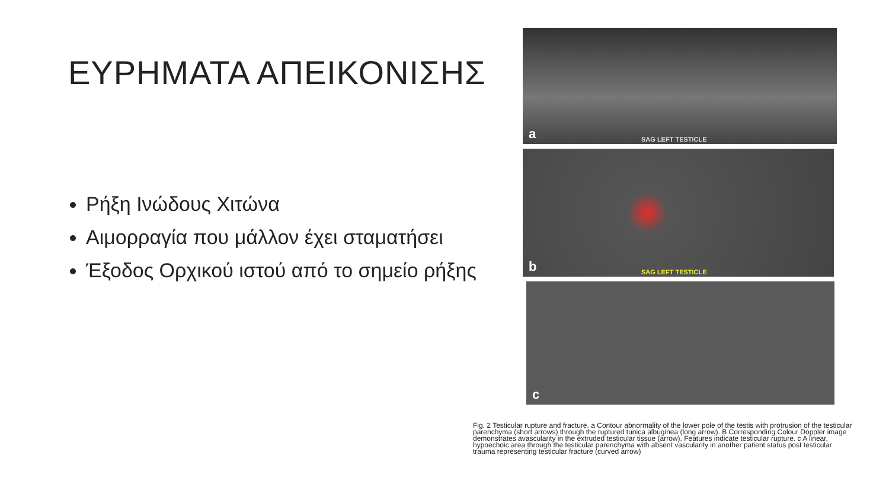ΕΥΡΗΜΑΤΑ ΑΠΕΙΚΟΝΙΣΗΣ
Ρήξη Ινώδους Χιτώνα
Αιμορραγία που μάλλον έχει σταματήσει
Έξοδος Ορχικού ιστού από το σημείο ρήξης
a SAG LEFT TESTICLE
b SAG LEFT TESTICLE
c
Fig. 2 Testicular rupture and fracture. a Contour abnormality of the lower pole of the testis with protrusion of the testicular parenchyma (short arrows) through the ruptured tunica albuginea (long arrow). B Corresponding Colour Doppler image demonstrates avascularity in the extruded testicular tissue (arrow). Features indicate testicular rupture. c A linear, hypoechoic area through the testicular parenchyma with absent vascularity in another patient status post testicular trauma representing testicular fracture (curved arrow)